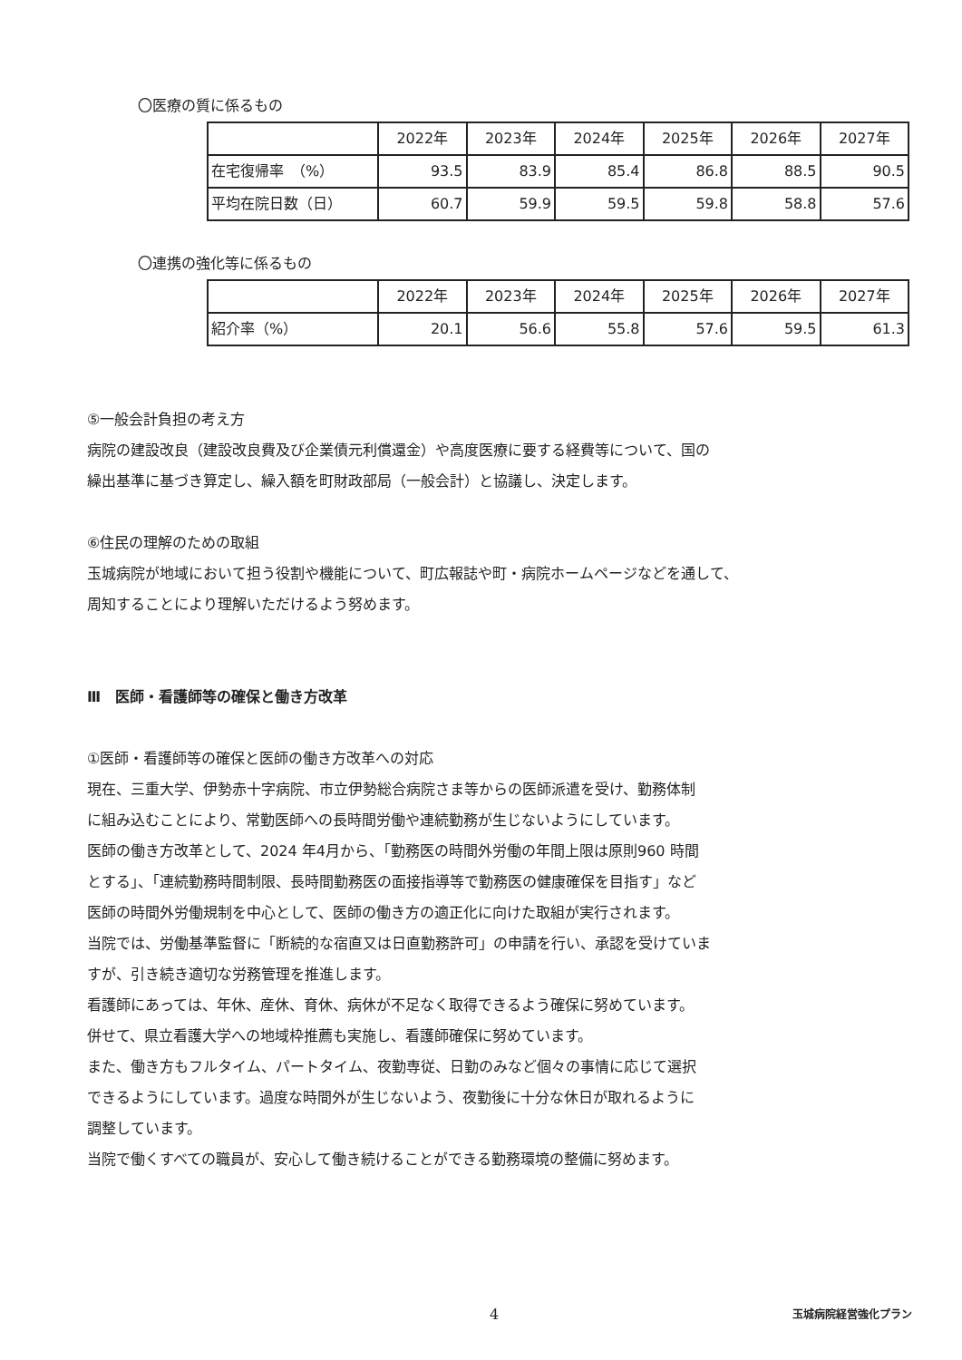〇医療の質に係るもの
| | 2022年 | 2023年 | 2024年 | 2025年 | 2026年 | 2027年 |
| --- | --- | --- | --- | --- | --- | --- |
| 在宅復帰率 （%） | 93.5 | 83.9 | 85.4 | 86.8 | 88.5 | 90.5 |
| 平均在院日数（日） | 60.7 | 59.9 | 59.5 | 59.8 | 58.8 | 57.6 |
〇連携の強化等に係るもの
| | 2022年 | 2023年 | 2024年 | 2025年 | 2026年 | 2027年 |
| --- | --- | --- | --- | --- | --- | --- |
| 紹介率（%） | 20.1 | 56.6 | 55.8 | 57.6 | 59.5 | 61.3 |
⑤一般会計負担の考え方
病院の建設改良（建設改良費及び企業債元利償還金）や高度医療に要する経費等について、国の
繰出基準に基づき算定し、繰入額を町財政部局（一般会計）と協議し、決定します。
⑥住民の理解のための取組
玉城病院が地域において担う役割や機能について、町広報誌や町・病院ホームページなどを通して、
周知することにより理解いただけるよう努めます。
Ⅲ　医師・看護師等の確保と働き方改革
①医師・看護師等の確保と医師の働き方改革への対応
現在、三重大学、伊勢赤十字病院、市立伊勢総合病院さま等からの医師派遣を受け、勤務体制
に組み込むことにより、常勤医師への長時間労働や連続勤務が生じないようにしています。
医師の働き方改革として、2024 年4月から、「勤務医の時間外労働の年間上限は原則960 時間
とする」、「連続勤務時間制限、長時間勤務医の面接指導等で勤務医の健康確保を目指す」など
医師の時間外労働規制を中心として、医師の働き方の適正化に向けた取組が実行されます。
当院では、労働基準監督に「断続的な宿直又は日直勤務許可」の申請を行い、承認を受けていま
すが、引き続き適切な労務管理を推進します。
看護師にあっては、年休、産休、育休、病休が不足なく取得できるよう確保に努めています。
併せて、県立看護大学への地域枠推薦も実施し、看護師確保に努めています。
また、働き方もフルタイム、パートタイム、夜勤専従、日勤のみなど個々の事情に応じて選択
できるようにしています。過度な時間外が生じないよう、夜勤後に十分な休日が取れるように
調整しています。
当院で働くすべての職員が、安心して働き続けることができる勤務環境の整備に努めます。
4 玉城病院経営強化プラン